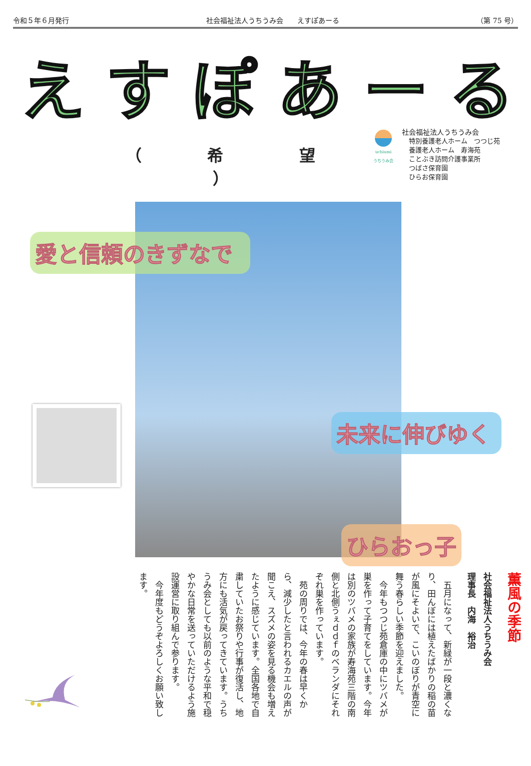令和５年６月発行 社会福祉法人うちうみ会　　えすぽあーる （第 75 号）
えすぽあーる
（ 希　望 ）
uchiumi
うちうみ会
社会福祉法人うちうみ会
特別養護老人ホーム　つつじ苑
養護老人ホーム　寿海苑
ことぶき訪問介護事業所
つばさ保育園
ひらお保育園
愛と信頼のきずなで
未来に伸びゆく
ひらおっ子
薫風の季節
社会福祉法人うちうみ会
理事長　内海　裕治
五月になって、新緑が一段と濃くなり、田んぼには植えたばかりの稲の苗が風にそよいで、こいのぼりが青空に舞う春らしい季節を迎えました。
今年もつつじ苑倉庫の中にツバメが巣を作って子育てをしています。今年は別のツバメの家族が寿海苑三階の南側と北側うぇｄｄｆのベランダにそれぞれ巣を作っています。
苑の周りでは、今年の春は早くから、減少したと言われるカエルの声が聞こえ、スズメの姿を見る機会も増えたように感じています。全国各地で自粛していたお祭りや行事が復活し、地方にも活気が戻ってきています。うちうみ会としても以前のような平和で穏やかな日常を送っていただけるよう施設運営に取り組んで参ります。
今年度もどうぞよろしくお願い致します。